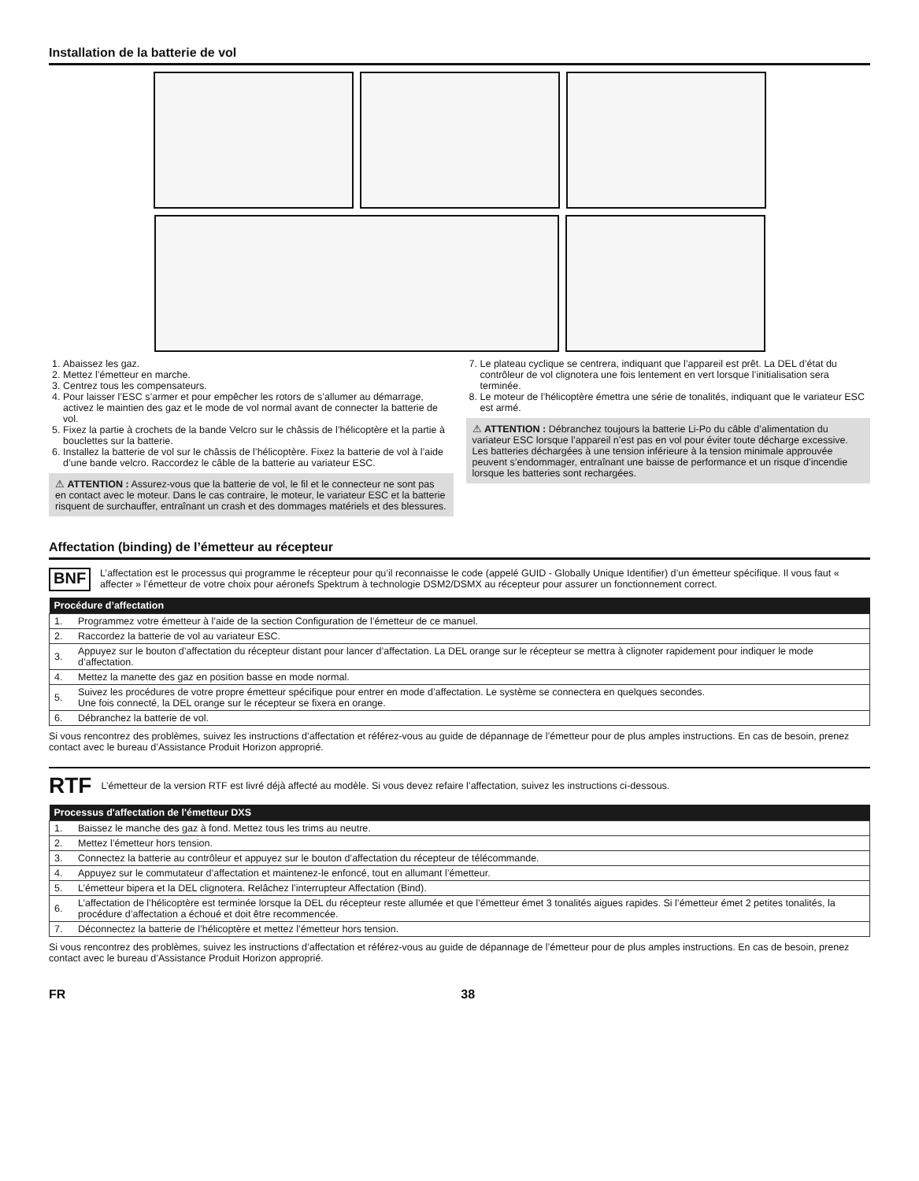Installation de la batterie de vol
1. Abaissez les gaz.
2. Mettez l’émetteur en marche.
3. Centrez tous les compensateurs.
4. Pour laisser l’ESC s’armer et pour empêcher les rotors de s’allumer au démarrage, activez le maintien des gaz et le mode de vol normal avant de connecter la batterie de vol.
5. Fixez la partie à crochets de la bande Velcro sur le châssis de l’hélicoptère et la partie à bouclettes sur la batterie.
6. Installez la batterie de vol sur le châssis de l’hélicoptère. Fixez la batterie de vol à l’aide d’une bande velcro. Raccordez le câble de la batterie au variateur ESC.
⚠ ATTENTION : Assurez-vous que la batterie de vol, le fil et le connecteur ne sont pas en contact avec le moteur. Dans le cas contraire, le moteur, le variateur ESC et la batterie risquent de surchauffer, entraînant un crash et des dommages matériels et des blessures.
7. Le plateau cyclique se centrera, indiquant que l’appareil est prêt. La DEL d’état du contrôleur de vol clignotera une fois lentement en vert lorsque l’initialisation sera terminée.
8. Le moteur de l’hélicoptère émettra une série de tonalités, indiquant que le variateur ESC est armé.
⚠ ATTENTION : Débranchez toujours la batterie Li-Po du câble d’alimentation du variateur ESC lorsque l’appareil n’est pas en vol pour éviter toute décharge excessive. Les batteries déchargées à une tension inférieure à la tension minimale approuvée peuvent s’endommager, entraînant une baisse de performance et un risque d’incendie lorsque les batteries sont rechargées.
Affectation (binding) de l’émetteur au récepteur
BNF
L’affectation est le processus qui programme le récepteur pour qu’il reconnaisse le code (appelé GUID - Globally Unique Identifier) d’un émetteur spécifique. Il vous faut « affecter » l’émetteur de votre choix pour aéronefs Spektrum à technologie DSM2/DSMX au récepteur pour assurer un fonctionnement correct.
| Procédure d’affectation | |
| --- | --- |
| 1. | Programmez votre émetteur à l’aide de la section Configuration de l’émetteur de ce manuel. |
| 2. | Raccordez la batterie de vol au variateur ESC. |
| 3. | Appuyez sur le bouton d’affectation du récepteur distant pour lancer d’affectation. La DEL orange sur le récepteur se mettra à clignoter rapidement pour indiquer le mode d’affectation. |
| 4. | Mettez la manette des gaz en position basse en mode normal. |
| 5. | Suivez les procédures de votre propre émetteur spécifique pour entrer en mode d’affectation. Le système se connectera en quelques secondes. Une fois connecté, la DEL orange sur le récepteur se fixera en orange. |
| 6. | Débranchez la batterie de vol. |
Si vous rencontrez des problèmes, suivez les instructions d’affectation et référez-vous au guide de dépannage de l’émetteur pour de plus amples instructions. En cas de besoin, prenez contact avec le bureau d’Assistance Produit Horizon approprié.
RTF
L’émetteur de la version RTF est livré déjà affecté au modèle. Si vous devez refaire l’affectation, suivez les instructions ci-dessous.
| Processus d'affectation de l'émetteur DXS | |
| --- | --- |
| 1. | Baissez le manche des gaz à fond. Mettez tous les trims au neutre. |
| 2. | Mettez l’émetteur hors tension. |
| 3. | Connectez la batterie au contrôleur et appuyez sur le bouton d’affectation du récepteur de télécommande. |
| 4. | Appuyez sur le commutateur d’affectation et maintenez-le enfoncé, tout en allumant l’émetteur. |
| 5. | L’émetteur bipera et la DEL clignotera. Relâchez l’interrupteur Affectation (Bind). |
| 6. | L’affectation de l’hélicoptère est terminée lorsque la DEL du récepteur reste allumée et que l’émetteur émet 3 tonalités aigues rapides. Si l’émetteur émet 2 petites tonalités, la procédure d’affectation a échoué et doit être recommencée. |
| 7. | Déconnectez la batterie de l’hélicoptère et mettez l’émetteur hors tension. |
Si vous rencontrez des problèmes, suivez les instructions d’affectation et référez-vous au guide de dépannage de l’émetteur pour de plus amples instructions. En cas de besoin, prenez contact avec le bureau d’Assistance Produit Horizon approprié.
FR 38